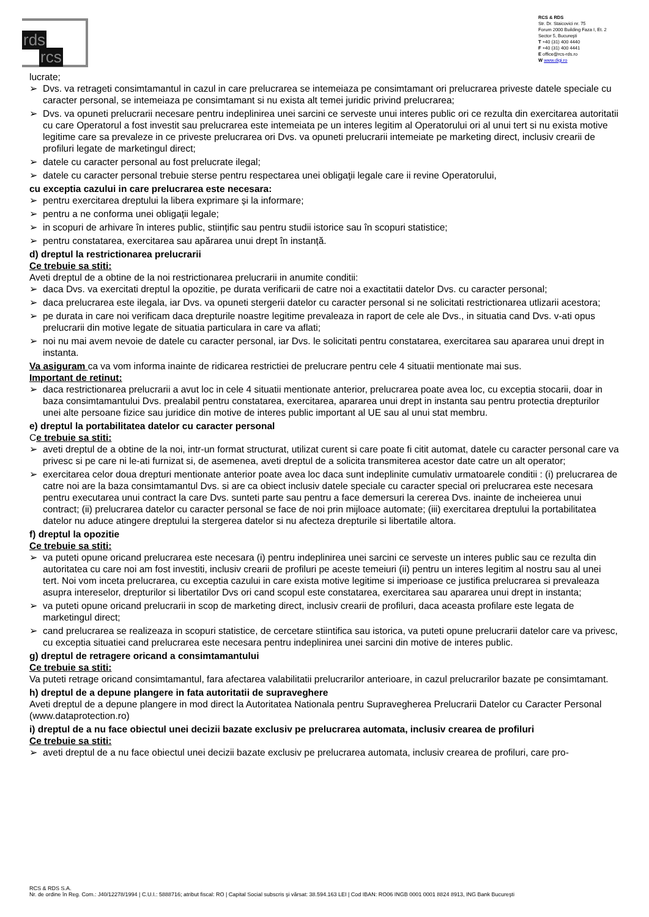rds
rcs
RCS & RDS
Str. Dr. Staicovici nr. 75
Forum 2000 Building Faza I, Et. 2
Sector 5, Bucureşti
T +40 (31) 400 4440
F +40 (31) 400 4441
E office@rcs-rds.ro
W www.digi.ro
lucrate;
➢ Dvs. va retrageti consimtamantul in cazul in care prelucrarea se intemeiaza pe consimtamant ori prelucrarea priveste datele speciale cu caracter personal, se intemeiaza pe consimtamant si nu exista alt temei juridic privind prelucrarea;
➢ Dvs. va opuneti prelucrarii necesare pentru indeplinirea unei sarcini ce serveste unui interes public ori ce rezulta din exercitarea autoritatii cu care Operatorul a fost investit sau prelucrarea este intemeiata pe un interes legitim al Operatorului ori al unui tert si nu exista motive legitime care sa prevaleze in ce priveste prelucrarea ori Dvs. va opuneti prelucrarii intemeiate pe marketing direct, inclusiv crearii de profiluri legate de marketingul direct;
➢ datele cu caracter personal au fost prelucrate ilegal;
➢ datele cu caracter personal trebuie sterse pentru respectarea unei obligaţii legale care ii revine Operatorului,
cu exceptia cazului in care prelucrarea este necesara:
➢ pentru exercitarea dreptului la libera exprimare și la informare;
➢ pentru a ne conforma unei obligații legale;
➢ in scopuri de arhivare în interes public, stiințific sau pentru studii istorice sau în scopuri statistice;
➢ pentru constatarea, exercitarea sau apărarea unui drept în instanță.
d) dreptul la restrictionarea prelucrarii
Ce trebuie sa stiti:
Aveti dreptul de a obtine de la noi restrictionarea prelucrarii in anumite conditii:
➢ daca Dvs. va exercitati dreptul la opozitie, pe durata verificarii de catre noi a exactitatii datelor Dvs. cu caracter personal;
➢ daca prelucrarea este ilegala, iar Dvs. va opuneti stergerii datelor cu caracter personal si ne solicitati restrictionarea utlizarii acestora;
➢ pe durata in care noi verificam daca drepturile noastre legitime prevaleaza in raport de cele ale Dvs., in situatia cand Dvs. v-ati opus prelucrarii din motive legate de situatia particulara in care va aflati;
➢ noi nu mai avem nevoie de datele cu caracter personal, iar Dvs. le solicitati pentru constatarea, exercitarea sau apararea unui drept in instanta.
Va asiguram ca va vom informa inainte de ridicarea restrictiei de prelucrare pentru cele 4 situatii mentionate mai sus.
Important de retinut:
➢ daca restrictionarea prelucrarii a avut loc in cele 4 situatii mentionate anterior, prelucrarea poate avea loc, cu exceptia stocarii, doar in baza consimtamantului Dvs. prealabil pentru constatarea, exercitarea, apararea unui drept in instanta sau pentru protectia drepturilor unei alte persoane fizice sau juridice din motive de interes public important al UE sau al unui stat membru.
e) dreptul la portabilitatea datelor cu caracter personal
Ce trebuie sa stiti:
➢ aveti dreptul de a obtine de la noi, intr-un format structurat, utilizat curent si care poate fi citit automat, datele cu caracter personal care va privesc si pe care ni le-ati furnizat si, de asemenea, aveti dreptul de a solicita transmiterea acestor date catre un alt operator;
➢ exercitarea celor doua drepturi mentionate anterior poate avea loc daca sunt indeplinite cumulativ urmatoarele conditii : (i) prelucrarea de catre noi are la baza consimtamantul Dvs. si are ca obiect inclusiv datele speciale cu caracter special ori prelucrarea este necesara pentru executarea unui contract la care Dvs. sunteti parte sau pentru a face demersuri la cererea Dvs. inainte de incheierea unui contract; (ii) prelucrarea datelor cu caracter personal se face de noi prin mijloace automate; (iii) exercitarea dreptului la portabilitatea datelor nu aduce atingere dreptului la stergerea datelor si nu afecteza drepturile si libertatile altora.
f) dreptul la opozitie
Ce trebuie sa stiti:
➢ va puteti opune oricand prelucrarea este necesara (i) pentru indeplinirea unei sarcini ce serveste un interes public sau ce rezulta din autoritatea cu care noi am fost investiti, inclusiv crearii de profiluri pe aceste temeiuri (ii) pentru un interes legitim al nostru sau al unei tert. Noi vom inceta prelucrarea, cu exceptia cazului in care exista motive legitime si imperioase ce justifica prelucrarea si prevaleaza asupra intereselor, drepturilor si libertatilor Dvs ori cand scopul este constatarea, exercitarea sau apararea unui drept in instanta;
➢ va puteti opune oricand prelucrarii in scop de marketing direct, inclusiv crearii de profiluri, daca aceasta profilare este legata de marketingul direct;
➢ cand prelucrarea se realizeaza in scopuri statistice, de cercetare stiintifica sau istorica, va puteti opune prelucrarii datelor care va privesc, cu exceptia situatiei cand prelucrarea este necesara pentru indeplinirea unei sarcini din motive de interes public.
g) dreptul de retragere oricand a consimtamantului
Ce trebuie sa stiti:
Va puteti retrage oricand consimtamantul, fara afectarea valabilitatii prelucrarilor anterioare, in cazul prelucrarilor bazate pe consimtamant.
h) dreptul de a depune plangere in fata autoritatii de supraveghere
Aveti dreptul de a depune plangere in mod direct la Autoritatea Nationala pentru Supravegherea Prelucrarii Datelor cu Caracter Personal (www.dataprotection.ro)
i) dreptul de a nu face obiectul unei decizii bazate exclusiv pe prelucrarea automata, inclusiv crearea de profiluri
Ce trebuie sa stiti:
➢ aveti dreptul de a nu face obiectul unei decizii bazate exclusiv pe prelucrarea automata, inclusiv crearea de profiluri, care pro-
RCS & RDS S.A.
Nr. de ordine în Reg. Com.: J40/12278/1994 | C.U.I.: 5888716; atribut fiscal: RO | Capital Social subscris şi vărsat: 38.594.163 LEI | Cod IBAN: RO06 INGB 0001 0001 8824 8913, ING Bank Bucureşti